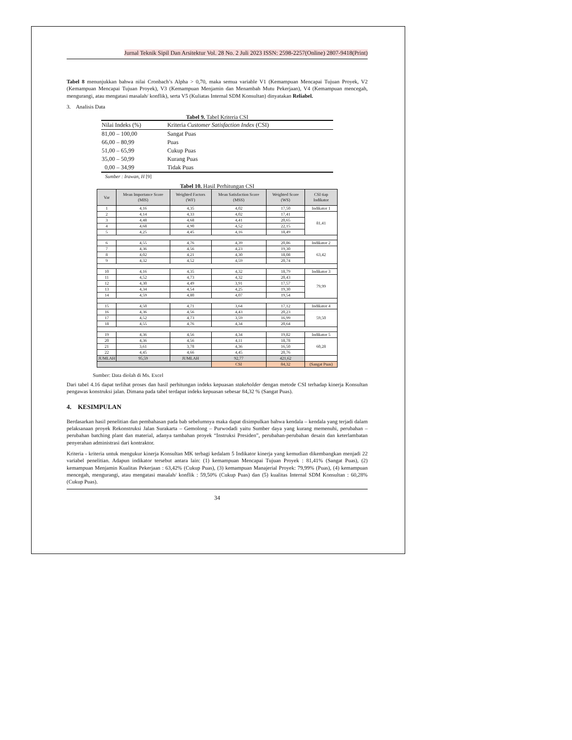Jurnal Teknik Sipil Dan Arsitektur Vol. 28 No. 2 Juli 2023 ISSN: 2598-2257(Online) 2807-9418(Print)
Tabel 8 menunjukkan bahwa nilai Cronbach’s Alpha > 0,70, maka semua variable V1 (Kemampuan Mencapai Tujuan Proyek, V2 (Kemampuan Mencapai Tujuan Proyek), V3 (Kemampuan Menjamin dan Menambah Mutu Pekerjaan), V4 (Kemampuan mencegah, mengurangi, atau mengatasi masalah/ konflik), serta V5 (Kuliatas Internal SDM Konsultan) dinyatakan Reliabel.
3. Analisis Data
Tabel 9. Tabel Kriteria CSI
| Nilai Indeks (%) | Kriteria Customer Satisfaction Index (CSI) |
| --- | --- |
| 81,00 – 100,00 | Sangat Puas |
| 66,00 – 80,99 | Puas |
| 51,00 – 65,99 | Cukup Puas |
| 35,00 – 50,99 | Kurang Puas |
| 0,00 – 34,99 | Tidak Puas |
Sumber : Irawan, H [9]
Tabel 10. Hasil Perhitungan CSI
| Var | Mean Importance Score (MIS) | Weighted Factors (WF) | Mean Satisfaction Score (MSS) | Weighted Score (WS) | CSI tiap Indikator |
| --- | --- | --- | --- | --- | --- |
| 1 | 4,16 | 4,35 | 4,02 | 17,50 | Indikator 1 |
| 2 | 4,14 | 4,33 | 4,02 | 17,41 | 81,41 |
| 3 | 4,48 | 4,68 | 4,41 | 20,65 | |
| 4 | 4,68 | 4,90 | 4,52 | 22,15 | |
| 5 | 4,25 | 4,45 | 4,16 | 18,49 | |
| 6 | 4,55 | 4,76 | 4,39 | 20,86 | Indikator 2 |
| 7 | 4,36 | 4,56 | 4,23 | 19,30 | 63,42 |
| 8 | 4,02 | 4,21 | 4,30 | 18,08 | |
| 9 | 4,32 | 4,52 | 4,59 | 20,74 | |
| 10 | 4,16 | 4,35 | 4,32 | 18,79 | Indikator 3 |
| 11 | 4,52 | 4,73 | 4,32 | 20,43 | 79,99 |
| 12 | 4,30 | 4,49 | 3,91 | 17,57 | |
| 13 | 4,34 | 4,54 | 4,25 | 19,30 | |
| 14 | 4,59 | 4,80 | 4,07 | 19,54 | |
| 15 | 4,50 | 4,71 | 3,64 | 17,12 | Indikator 4 |
| 16 | 4,36 | 4,56 | 4,43 | 20,23 | 59,50 |
| 17 | 4,52 | 4,73 | 3,59 | 16,99 | |
| 18 | 4,55 | 4,76 | 4,34 | 20,64 | |
| 19 | 4,36 | 4,56 | 4,34 | 19,82 | Indikator 5 |
| 20 | 4,36 | 4,56 | 4,11 | 18,78 | 60,28 |
| 21 | 3,61 | 3,78 | 4,36 | 16,50 | |
| 22 | 4,45 | 4,66 | 4,45 | 20,76 | |
| JUMLAH | 95,59 | JUMLAH | 92,77 | 421,62 | |
| | | | CSI | 84,32 | (Sangat Puas) |
Sumber: Data diolah di Ms. Excel
Dari tabel 4.16 dapat terlihat proses dan hasil perhitungan indeks kepuasan stakeholder dengan metode CSI terhadap kinerja Konsultan pengawas konstruksi jalan. Dimana pada tabel terdapat indeks kepuasan sebesar 84,32 % (Sangat Puas).
4. KESIMPULAN
Berdasarkan hasil penelitian dan pembahasan pada bab sebelumnya maka dapat disimpulkan bahwa kendala – kendala yang terjadi dalam pelaksanaan proyek Rekonstruksi Jalan Surakarta – Gemolong – Purwodadi yaitu Sumber daya yang kurang memenuhi, perubahan – perubahan batching plant dan material, adanya tambahan proyek “Instruksi Presiden”, perubahan-perubahan desain dan keterlambatan penyerahan administrasi dari kontraktor.
Kriteria - kriteria untuk mengukur kinerja Konsultan MK terbagi kedalam 5 Indikator kinerja yang kemudian dikembangkan menjadi 22 variabel penelitian. Adapun indikator tersebut antara lain: (1) kemampuan Mencapai Tujuan Proyek : 81,41% (Sangat Puas), (2) kemampuan Menjamin Kualitas Pekerjaan : 63,42% (Cukup Puas), (3) kemampuan Manajerial Proyek: 79,99% (Puas), (4) kemampuan mencegah, mengurangi, atau mengatasi masalah/ konflik : 59,50% (Cukup Puas) dan (5) kualitas Internal SDM Konsultan : 60,28% (Cukup Puas).
34